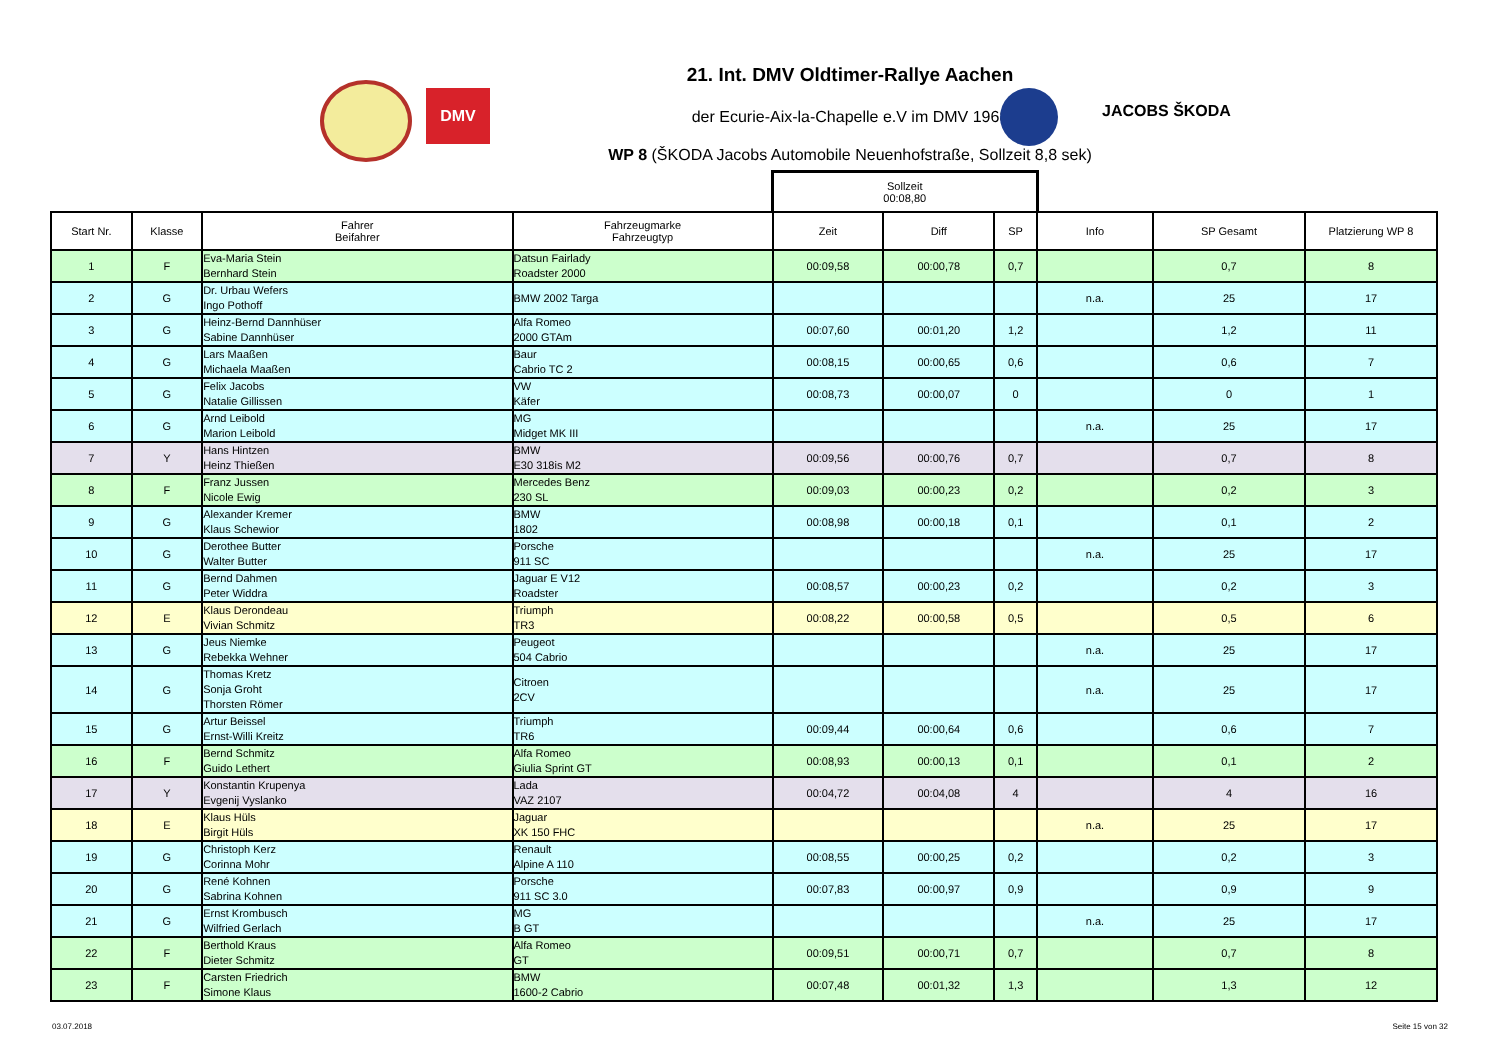DMV
JACOBS ŠKODA
21. Int. DMV Oldtimer-Rallye Aachen
der Ecurie-Aix-la-Chapelle e.V im DMV 1968
WP 8 (ŠKODA Jacobs Automobile Neuenhofstraße, Sollzeit 8,8 sek)
| | | | | Sollzeit 00:08,80 | | | | | |
| Start Nr. | Klasse | Fahrer Beifahrer | Fahrzeugmarke Fahrzeugtyp | Zeit | Diff | SP | Info | SP Gesamt | Platzierung WP 8 |
| 1 | F | Eva-Maria Stein Bernhard Stein | Datsun Fairlady Roadster 2000 | 00:09,58 | 00:00,78 | 0,7 | | 0,7 | 8 |
| 2 | G | Dr. Urbau Wefers Ingo Pothoff | BMW 2002 Targa | | | | n.a. | 25 | 17 |
| 3 | G | Heinz-Bernd Dannhüser Sabine Dannhüser | Alfa Romeo 2000 GTAm | 00:07,60 | 00:01,20 | 1,2 | | 1,2 | 11 |
| 4 | G | Lars Maaßen Michaela Maaßen | Baur Cabrio TC 2 | 00:08,15 | 00:00,65 | 0,6 | | 0,6 | 7 |
| 5 | G | Felix Jacobs Natalie Gillissen | VW Käfer | 00:08,73 | 00:00,07 | 0 | | 0 | 1 |
| 6 | G | Arnd Leibold Marion Leibold | MG Midget MK III | | | | n.a. | 25 | 17 |
| 7 | Y | Hans Hintzen Heinz Thießen | BMW E30 318is M2 | 00:09,56 | 00:00,76 | 0,7 | | 0,7 | 8 |
| 8 | F | Franz Jussen Nicole Ewig | Mercedes Benz 230 SL | 00:09,03 | 00:00,23 | 0,2 | | 0,2 | 3 |
| 9 | G | Alexander Kremer Klaus Schewior | BMW 1802 | 00:08,98 | 00:00,18 | 0,1 | | 0,1 | 2 |
| 10 | G | Derothee Butter Walter Butter | Porsche 911 SC | | | | n.a. | 25 | 17 |
| 11 | G | Bernd Dahmen Peter Widdra | Jaguar E V12 Roadster | 00:08,57 | 00:00,23 | 0,2 | | 0,2 | 3 |
| 12 | E | Klaus Derondeau Vivian Schmitz | Triumph TR3 | 00:08,22 | 00:00,58 | 0,5 | | 0,5 | 6 |
| 13 | G | Jeus Niemke Rebekka Wehner | Peugeot 504 Cabrio | | | | n.a. | 25 | 17 |
| 14 | G | Thomas Kretz Sonja Groht Thorsten Römer | Citroen 2CV | | | | n.a. | 25 | 17 |
| 15 | G | Artur Beissel Ernst-Willi Kreitz | Triumph TR6 | 00:09,44 | 00:00,64 | 0,6 | | 0,6 | 7 |
| 16 | F | Bernd Schmitz Guido Lethert | Alfa Romeo Giulia Sprint GT | 00:08,93 | 00:00,13 | 0,1 | | 0,1 | 2 |
| 17 | Y | Konstantin Krupenya Evgenij Vyslanko | Lada VAZ 2107 | 00:04,72 | 00:04,08 | 4 | | 4 | 16 |
| 18 | E | Klaus Hüls Birgit Hüls | Jaguar XK 150 FHC | | | | n.a. | 25 | 17 |
| 19 | G | Christoph Kerz Corinna Mohr | Renault Alpine A 110 | 00:08,55 | 00:00,25 | 0,2 | | 0,2 | 3 |
| 20 | G | René Kohnen Sabrina Kohnen | Porsche 911 SC 3.0 | 00:07,83 | 00:00,97 | 0,9 | | 0,9 | 9 |
| 21 | G | Ernst Krombusch Wilfried Gerlach | MG B GT | | | | n.a. | 25 | 17 |
| 22 | F | Berthold Kraus Dieter Schmitz | Alfa Romeo GT | 00:09,51 | 00:00,71 | 0,7 | | 0,7 | 8 |
| 23 | F | Carsten Friedrich Simone Klaus | BMW 1600-2 Cabrio | 00:07,48 | 00:01,32 | 1,3 | | 1,3 | 12 |
03.07.2018 Seite 15 von 32